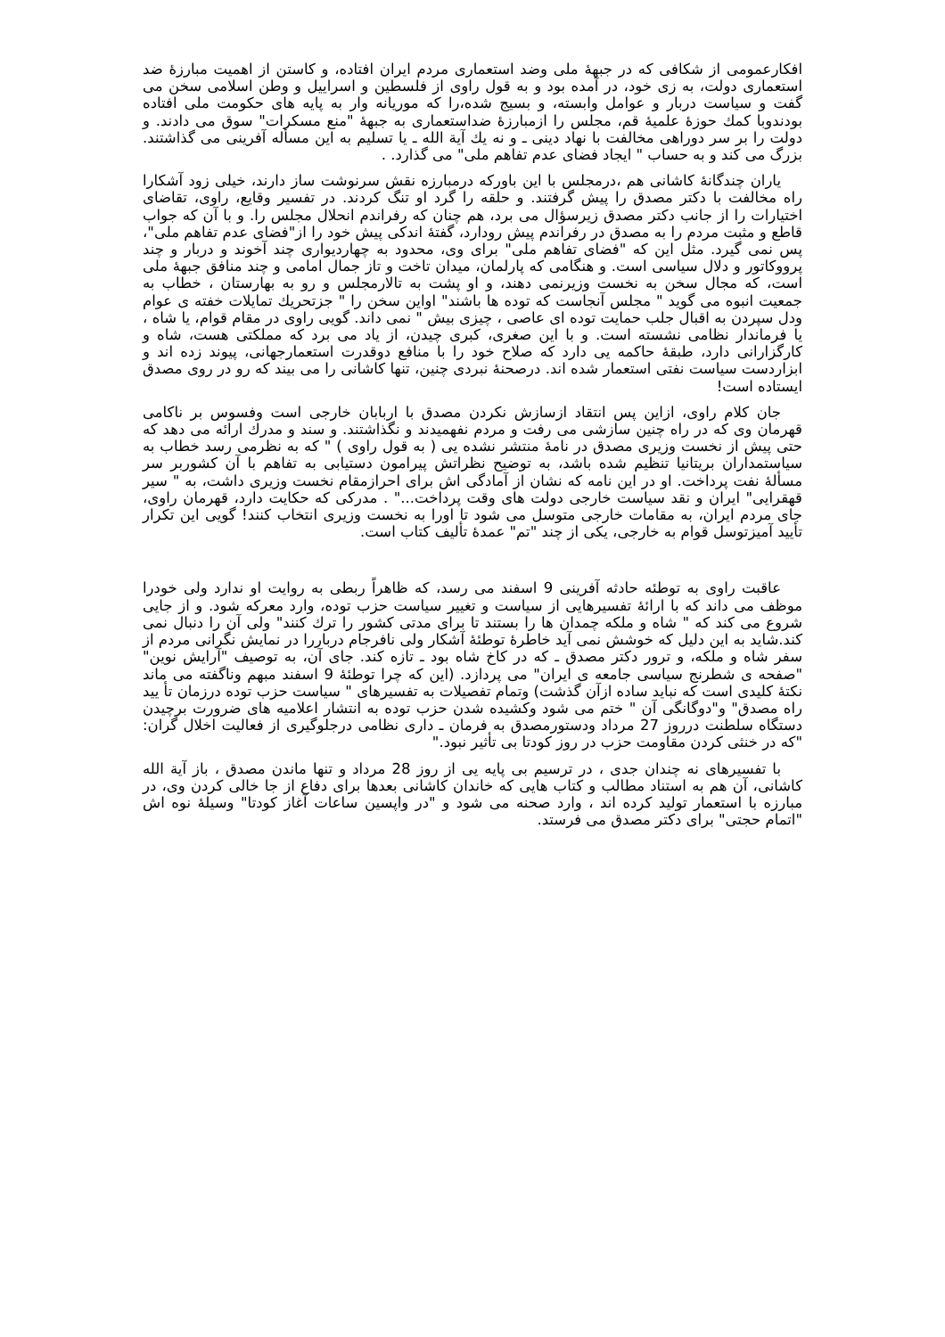افکارعمومی از شکافی که در جبهۀ ملی وضد استعماری مردم ایران افتاده، و کاستن از اهمیت مبارزۀ ضد استعماری دولت، به زی خود، در آمده بود و به قول راوی از فلسطین و اسراییل و وطن اسلامی سخن می گفت و سیاست دربار و عوامل وابسته، و بسیج شده،را که موریانه وار به پایه های حکومت ملی افتاده بودندوبا کمك حوزۀ علمیۀ قم، مجلس را ازمبارزۀ ضداستعماری به جبهۀ "منع مسکرات" سوق می دادند. و دولت را بر سر دوراهی مخالفت با نهاد دینی ـ و نه یك آیة الله ـ یا تسلیم به این مسأله آفرینی می گذاشتند. بزرگ می کند و به حساب " ایجاد فضای عدم تفاهم ملی" می گذارد. .
یاران چندگانۀ کاشانی هم ،درمجلس با این باورکه درمبارزه نقش سرنوشت ساز دارند، خیلی زود آشکارا راه مخالفت با دکتر مصدق را پیش گرفتند. و حلقه را گرد او تنگ کردند. در تفسیر وقایع، راوی، تقاضای اختیارات را از جانب دکتر مصدق زیرسؤال می برد، هم چنان که رفراندم انحلال مجلس را. و با آن که جواب قاطع و مثبت مردم را به مصدق در رفراندم پیش رودارد، گفتۀ اندکی پیش خود را از"فضای عدم تفاهم ملی"، پس نمی گیرد. مثل این که "فضای تفاهم ملی" برای وی، محدود به چهاردیواری چند آخوند و دربار و چند پرووکاتور و دلال سیاسی است. و هنگامی که پارلمان، میدان تاخت و تاز جمال امامی و چند منافق جبهۀ ملی است، که مجال سخن به نخست وزیرنمی دهند، و او پشت به تالارمجلس و رو به بهارستان ، خطاب به جمعیت انبوه می گوید " مجلس آنجاست که توده ها باشند" اواین سخن را " جزتحریك تمایلات خفته ی عوام ودل سپردن به اقبال جلب حمایت توده ای عاصی ، چیزی بیش " نمی داند. گویی راوی در مقام قوام، یا شاه ، یا فرماندار نظامی نشسته است. و با این صغری، کبری چیدن، از یاد می برد که مملکتی هست، شاه و کارگزارانی دارد، طبقۀ حاکمه یی دارد که صلاح خود را با منافع دوقدرت استعمارجهانی، پیوند زده اند و ابزاردست سیاست نفتی استعمار شده اند. درصحنۀ نبردی چنین، تنها کاشانی را می بیند که رو در روی مصدق ایستاده است!
جان کلام راوی، ازاین پس انتقاد ازسازش نکردن مصدق با اربابان خارجی است وفسوس بر ناکامی قهرمان وی که در راه چنین سازشی می رفت و مردم نفهمیدند و نگذاشتند. و سند و مدرك ارائه می دهد که حتی پیش از نخست وزیری مصدق در نامۀ منتشر نشده یی ( به قول راوی ) " که به نظرمی رسد خطاب به سیاستمداران بریتانیا تنظیم شده باشد، به توضیح نظراتش پیرامون دستیابی به تفاهم با آن کشوربر سر مسألۀ نفت پرداخت. او در این نامه که نشان از آمادگی اش برای احرازمقام نخست وزیری داشت، به " سیر قهقرایی" ایران و نقد سیاست خارجی دولت های وقت پرداخت..." . مدرکی که حکایت دارد، قهرمان راوی، جای مردم ایران، به مقامات خارجی متوسل می شود تا اورا به نخست وزیری انتخاب کنند! گویی این تکرار تأیید آمیزتوسل قوام به خارجی، یکی از چند "تم" عمدۀ تألیف کتاب است.
عاقبت راوی به توطئه حادثه آفرینی 9 اسفند می رسد، که ظاهراً ربطی به روایت او ندارد ولی خودرا موظف می داند که با ارائۀ تفسیرهایی از سیاست و تغییر سیاست حزب توده، وارد معرکه شود. و از جایی شروع می کند که " شاه و ملکه چمدان ها را بستند تا برای مدتی کشور را ترك کنند" ولی آن را دنبال نمی کند.شاید به این دلیل که خوشش نمی آید خاطرۀ توطئۀ آشکار ولی نافرجام درباررا در نمایش نگرانی مردم از سفر شاه و ملکه، و ترور دکتر مصدق ـ که در کاخ شاه بود ـ تازه کند. جای آن، به توصیف "آرایش نوین" "صفحه ی شطرنج سیاسی جامعه ی ایران" می پردازد. (این که چرا توطئۀ 9 اسفند مبهم وناگفته می ماند نکتۀ کلیدی است که نباید ساده ازآن گذشت) وتمام تفصیلات به تفسیرهای " سیاست حزب توده درزمان تأ یید راه مصدق" و"دوگانگی آن " ختم می شود وکشیده شدن حزب توده به انتشار اعلامیه های ضرورت برچیدن دستگاه سلطنت درروز 27 مرداد ودستورمصدق به فرمان ـ داری نظامی درجلوگیری از فعالیت اخلال گران: "که در خنثی کردن مقاومت حزب در روز کودتا بی تأثیر نبود."
با تفسیرهای نه چندان جدی ، در ترسیم بی پایه یی از روز 28 مرداد و تنها ماندن مصدق ، باز آیة الله کاشانی، آن هم به استناد مطالب و کتاب هایی که خاندان کاشانی بعدها برای دفاع از جا خالی کردن وی، در مبارزه با استعمار تولید کرده اند ، وارد صحنه می شود و "در واپسین ساعات آغاز کودتا" وسیلۀ نوه اش "اتمام حجتی" برای دکتر مصدق می فرستد.